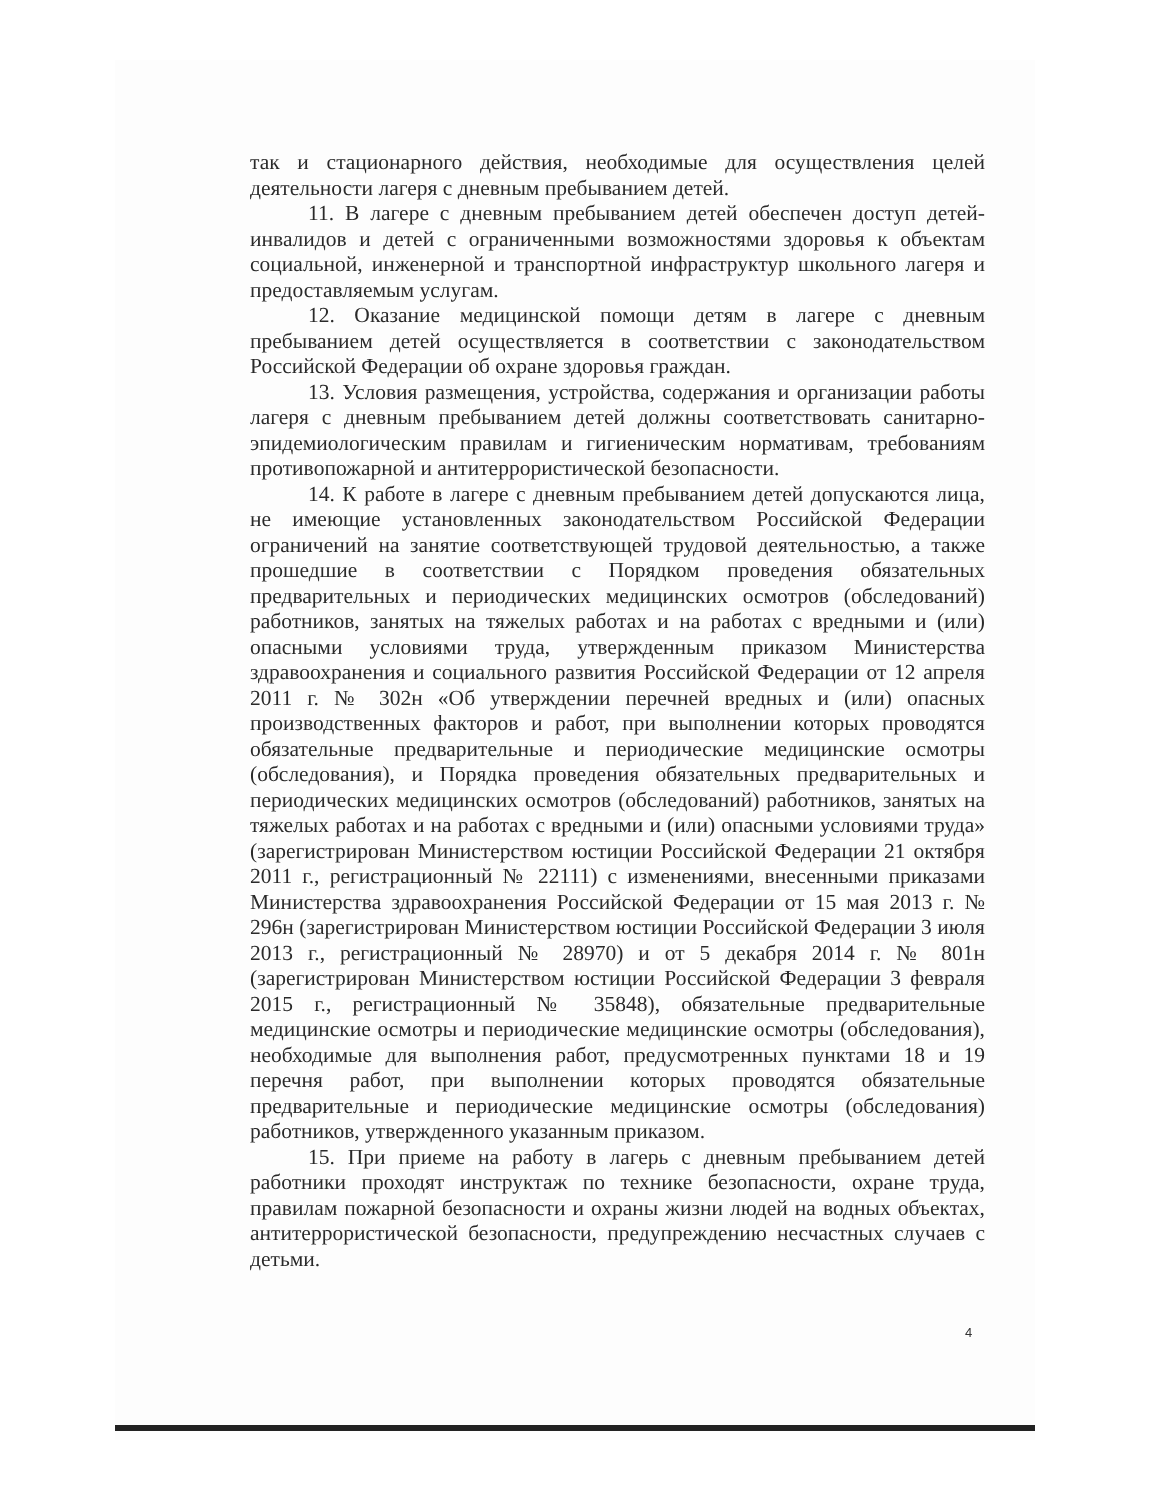так и стационарного действия, необходимые для осуществления целей деятельности лагеря с дневным пребыванием детей.
11. В лагере с дневным пребыванием детей обеспечен доступ детей-инвалидов и детей с ограниченными возможностями здоровья к объектам социальной, инженерной и транспортной инфраструктур школьного лагеря и предоставляемым услугам.
12. Оказание медицинской помощи детям в лагере с дневным пребыванием детей осуществляется в соответствии с законодательством Российской Федерации об охране здоровья граждан.
13. Условия размещения, устройства, содержания и организации работы лагеря с дневным пребыванием детей должны соответствовать санитарно-эпидемиологическим правилам и гигиеническим нормативам, требованиям противопожарной и антитеррористической безопасности.
14. К работе в лагере с дневным пребыванием детей допускаются лица, не имеющие установленных законодательством Российской Федерации ограничений на занятие соответствующей трудовой деятельностью, а также прошедшие в соответствии с Порядком проведения обязательных предварительных и периодических медицинских осмотров (обследований) работников, занятых на тяжелых работах и на работах с вредными и (или) опасными условиями труда, утвержденным приказом Министерства здравоохранения и социального развития Российской Федерации от 12 апреля 2011 г. № 302н «Об утверждении перечней вредных и (или) опасных производственных факторов и работ, при выполнении которых проводятся обязательные предварительные и периодические медицинские осмотры (обследования), и Порядка проведения обязательных предварительных и периодических медицинских осмотров (обследований) работников, занятых на тяжелых работах и на работах с вредными и (или) опасными условиями труда» (зарегистрирован Министерством юстиции Российской Федерации 21 октября 2011 г., регистрационный № 22111) с изменениями, внесенными приказами Министерства здравоохранения Российской Федерации от 15 мая 2013 г. № 296н (зарегистрирован Министерством юстиции Российской Федерации 3 июля 2013 г., регистрационный № 28970) и от 5 декабря 2014 г. № 801н (зарегистрирован Министерством юстиции Российской Федерации 3 февраля 2015 г., регистрационный № 35848), обязательные предварительные медицинские осмотры и периодические медицинские осмотры (обследования), необходимые для выполнения работ, предусмотренных пунктами 18 и 19 перечня работ, при выполнении которых проводятся обязательные предварительные и периодические медицинские осмотры (обследования) работников, утвержденного указанным приказом.
15. При приеме на работу в лагерь с дневным пребыванием детей работники проходят инструктаж по технике безопасности, охране труда, правилам пожарной безопасности и охраны жизни людей на водных объектах, антитеррористической безопасности, предупреждению несчастных случаев с детьми.
4